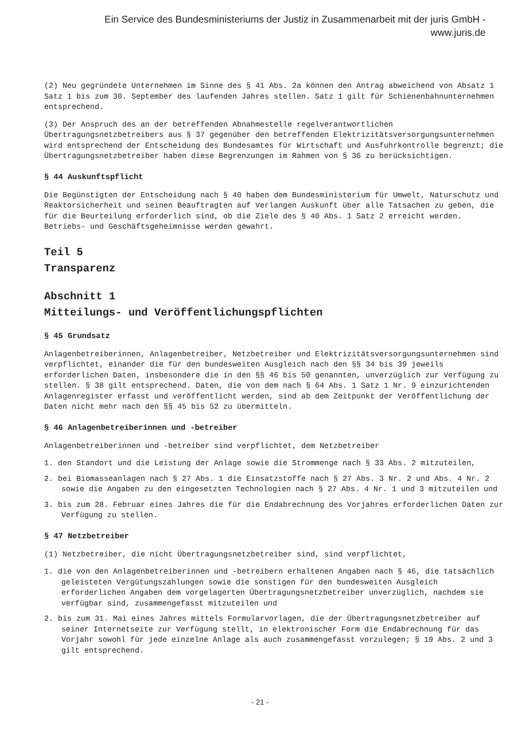Ein Service des Bundesministeriums der Justiz in Zusammenarbeit mit der juris GmbH -
www.juris.de
(2) Neu gegründete Unternehmen im Sinne des § 41 Abs. 2a können den Antrag abweichend von Absatz 1 Satz 1 bis zum 30. September des laufenden Jahres stellen. Satz 1 gilt für Schienenbahnunternehmen entsprechend.
(3) Der Anspruch des an der betreffenden Abnahmestelle regelverantwortlichen Übertragungsnetzbetreibers aus § 37 gegenüber den betreffenden Elektrizitätsversorgungsunternehmen wird entsprechend der Entscheidung des Bundesamtes für Wirtschaft und Ausfuhrkontrolle begrenzt; die Übertragungsnetzbetreiber haben diese Begrenzungen im Rahmen von § 36 zu berücksichtigen.
§ 44 Auskunftspflicht
Die Begünstigten der Entscheidung nach § 40 haben dem Bundesministerium für Umwelt, Naturschutz und Reaktorsicherheit und seinen Beauftragten auf Verlangen Auskunft über alle Tatsachen zu geben, die für die Beurteilung erforderlich sind, ob die Ziele des § 40 Abs. 1 Satz 2 erreicht werden. Betriebs- und Geschäftsgeheimnisse werden gewahrt.
Teil 5
Transparenz
Abschnitt 1
Mitteilungs- und Veröffentlichungspflichten
§ 45 Grundsatz
Anlagenbetreiberinnen, Anlagenbetreiber, Netzbetreiber und Elektrizitätsversorgungsunternehmen sind verpflichtet, einander die für den bundesweiten Ausgleich nach den §§ 34 bis 39 jeweils erforderlichen Daten, insbesondere die in den §§ 46 bis 50 genannten, unverzüglich zur Verfügung zu stellen. § 38 gilt entsprechend. Daten, die von dem nach § 64 Abs. 1 Satz 1 Nr. 9 einzurichtenden Anlagenregister erfasst und veröffentlicht werden, sind ab dem Zeitpunkt der Veröffentlichung der Daten nicht mehr nach den §§ 45 bis 52 zu übermitteln.
§ 46 Anlagenbetreiberinnen und -betreiber
Anlagenbetreiberinnen und -betreiber sind verpflichtet, dem Netzbetreiber
1. den Standort und die Leistung der Anlage sowie die Strommenge nach § 33 Abs. 2 mitzuteilen,
2. bei Biomasseanlagen nach § 27 Abs. 1 die Einsatzstoffe nach § 27 Abs. 3 Nr. 2 und Abs. 4 Nr. 2 sowie die Angaben zu den eingesetzten Technologien nach § 27 Abs. 4 Nr. 1 und 3 mitzuteilen und
3. bis zum 28. Februar eines Jahres die für die Endabrechnung des Vorjahres erforderlichen Daten zur Verfügung zu stellen.
§ 47 Netzbetreiber
(1) Netzbetreiber, die nicht Übertragungsnetzbetreiber sind, sind verpflichtet,
1. die von den Anlagenbetreiberinnen und -betreibern erhaltenen Angaben nach § 46, die tatsächlich geleisteten Vergütungszahlungen sowie die sonstigen für den bundesweiten Ausgleich erforderlichen Angaben dem vorgelagerten Übertragungsnetzbetreiber unverzüglich, nachdem sie verfügbar sind, zusammengefasst mitzuteilen und
2. bis zum 31. Mai eines Jahres mittels Formularvorlagen, die der Übertragungsnetzbetreiber auf seiner Internetseite zur Verfügung stellt, in elektronischer Form die Endabrechnung für das Vorjahr sowohl für jede einzelne Anlage als auch zusammengefasst vorzulegen; § 19 Abs. 2 und 3 gilt entsprechend.
- 21 -